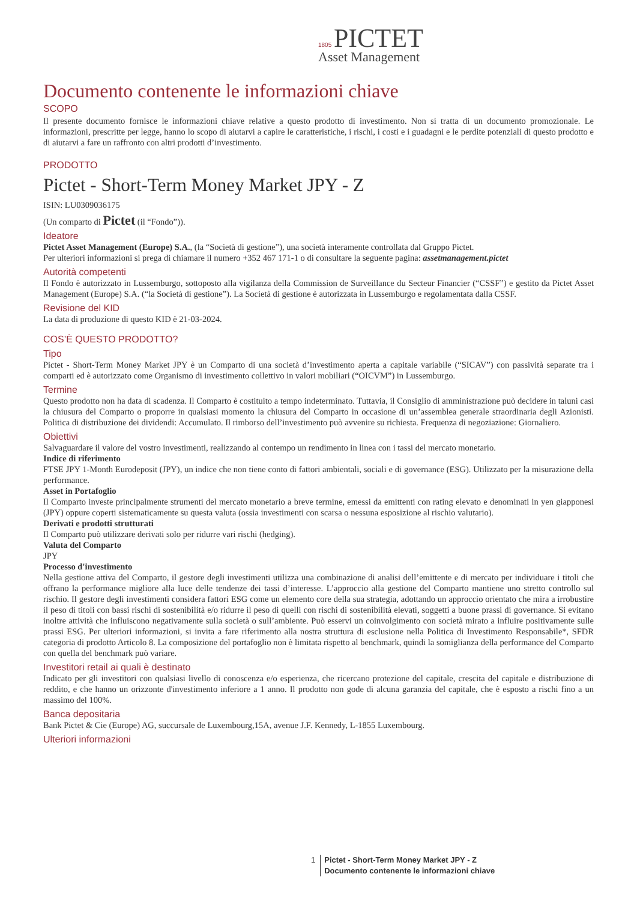1805 PICTET
Asset Management
Documento contenente le informazioni chiave
SCOPO
Il presente documento fornisce le informazioni chiave relative a questo prodotto di investimento. Non si tratta di un documento promozionale. Le informazioni, prescritte per legge, hanno lo scopo di aiutarvi a capire le caratteristiche, i rischi, i costi e i guadagni e le perdite potenziali di questo prodotto e di aiutarvi a fare un raffronto con altri prodotti d’investimento.
PRODOTTO
Pictet - Short-Term Money Market JPY - Z
ISIN: LU0309036175
(Un comparto di Pictet (il “Fondo”)).
Ideatore
Pictet Asset Management (Europe) S.A., (la “Società di gestione”), una società interamente controllata dal Gruppo Pictet.
Per ulteriori informazioni si prega di chiamare il numero +352 467 171-1 o di consultare la seguente pagina: assetmanagement.pictet
Autorità competenti
Il Fondo è autorizzato in Lussemburgo, sottoposto alla vigilanza della Commission de Surveillance du Secteur Financier (“CSSF”) e gestito da Pictet Asset Management (Europe) S.A. (“la Società di gestione”). La Società di gestione è autorizzata in Lussemburgo e regolamentata dalla CSSF.
Revisione del KID
La data di produzione di questo KID è 21-03-2024.
COS’È QUESTO PRODOTTO?
Tipo
Pictet - Short-Term Money Market JPY è un Comparto di una società d’investimento aperta a capitale variabile (“SICAV”) con passività separate tra i comparti ed è autorizzato come Organismo di investimento collettivo in valori mobiliari (“OICVM”) in Lussemburgo.
Termine
Questo prodotto non ha data di scadenza. Il Comparto è costituito a tempo indeterminato. Tuttavia, il Consiglio di amministrazione può decidere in taluni casi la chiusura del Comparto o proporre in qualsiasi momento la chiusura del Comparto in occasione di un’assemblea generale straordinaria degli Azionisti. Politica di distribuzione dei dividendi: Accumulato. Il rimborso dell’investimento può avvenire su richiesta. Frequenza di negoziazione: Giornaliero.
Obiettivi
Salvaguardare il valore del vostro investimenti, realizzando al contempo un rendimento in linea con i tassi del mercato monetario.
Indice di riferimento
FTSE JPY 1-Month Eurodeposit (JPY), un indice che non tiene conto di fattori ambientali, sociali e di governance (ESG). Utilizzato per la misurazione della performance.
Asset in Portafoglio
Il Comparto investe principalmente strumenti del mercato monetario a breve termine, emessi da emittenti con rating elevato e denominati in yen giapponesi (JPY) oppure coperti sistematicamente su questa valuta (ossia investimenti con scarsa o nessuna esposizione al rischio valutario).
Derivati e prodotti strutturati
Il Comparto può utilizzare derivati solo per ridurre vari rischi (hedging).
Valuta del Comparto
JPY
Processo d'investimento
Nella gestione attiva del Comparto, il gestore degli investimenti utilizza una combinazione di analisi dell’emittente e di mercato per individuare i titoli che offrano la performance migliore alla luce delle tendenze dei tassi d’interesse. L’approccio alla gestione del Comparto mantiene uno stretto controllo sul rischio. Il gestore degli investimenti considera fattori ESG come un elemento core della sua strategia, adottando un approccio orientato che mira a irrobustire il peso di titoli con bassi rischi di sostenibilità e/o ridurre il peso di quelli con rischi di sostenibilità elevati, soggetti a buone prassi di governance. Si evitano inoltre attività che influiscono negativamente sulla società o sull’ambiente. Può esservi un coinvolgimento con società mirato a influire positivamente sulle prassi ESG. Per ulteriori informazioni, si invita a fare riferimento alla nostra struttura di esclusione nella Politica di Investimento Responsabile*, SFDR categoria di prodotto Articolo 8. La composizione del portafoglio non è limitata rispetto al benchmark, quindi la somiglianza della performance del Comparto con quella del benchmark può variare.
Investitori retail ai quali è destinato
Indicato per gli investitori con qualsiasi livello di conoscenza e/o esperienza, che ricercano protezione del capitale, crescita del capitale e distribuzione di reddito, e che hanno un orizzonte d'investimento inferiore a 1 anno. Il prodotto non gode di alcuna garanzia del capitale, che è esposto a rischi fino a un massimo del 100%.
Banca depositaria
Bank Pictet & Cie (Europe) AG, succursale de Luxembourg,15A, avenue J.F. Kennedy, L-1855 Luxembourg.
Ulteriori informazioni
1 Pictet - Short-Term Money Market JPY - Z
Documento contenente le informazioni chiave